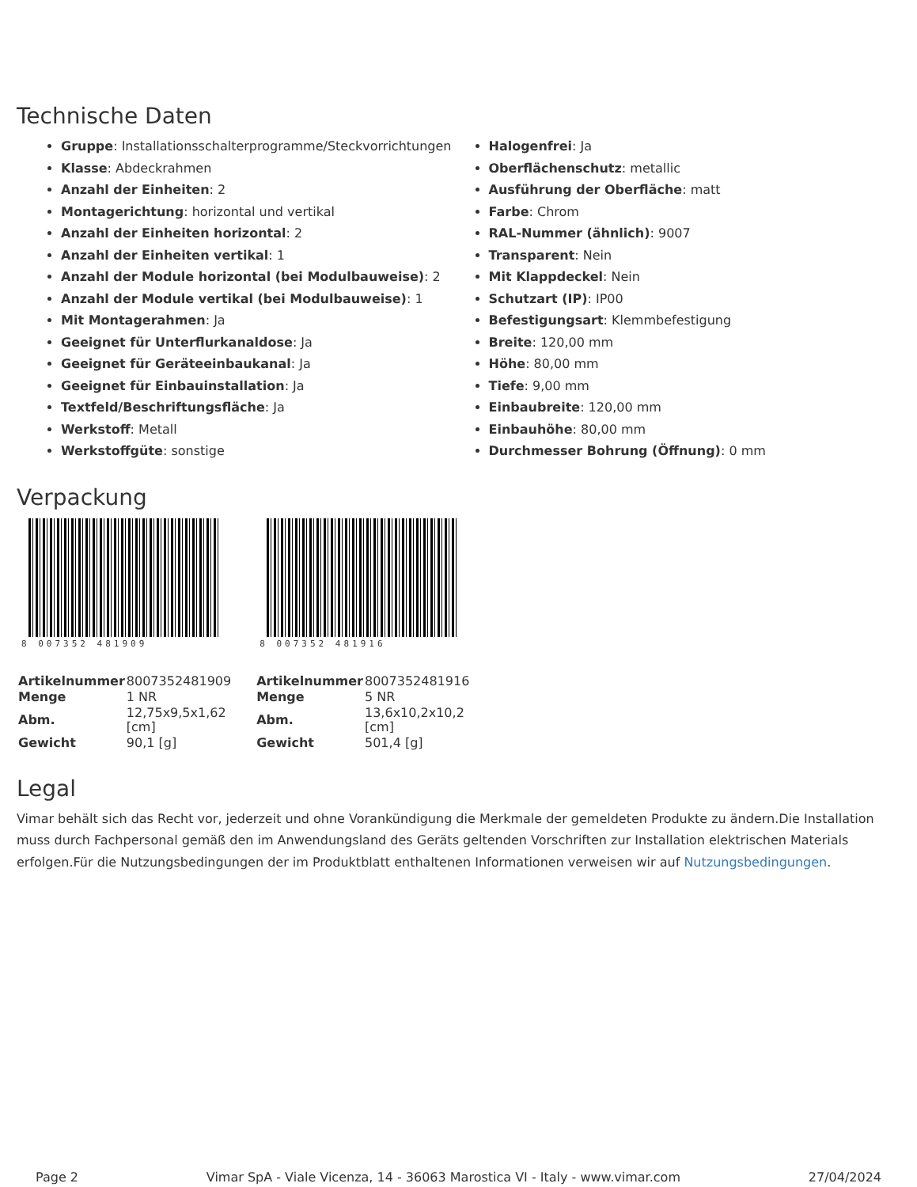Technische Daten
Gruppe: Installationsschalterprogramme/Steckvorrichtungen
Klasse: Abdeckrahmen
Anzahl der Einheiten: 2
Montagerichtung: horizontal und vertikal
Anzahl der Einheiten horizontal: 2
Anzahl der Einheiten vertikal: 1
Anzahl der Module horizontal (bei Modulbauweise): 2
Anzahl der Module vertikal (bei Modulbauweise): 1
Mit Montagerahmen: Ja
Geeignet für Unterflurkanaldose: Ja
Geeignet für Geräteeinbaukanal: Ja
Geeignet für Einbauinstallation: Ja
Textfeld/Beschriftungsfläche: Ja
Werkstoff: Metall
Werkstoffgüte: sonstige
Halogenfrei: Ja
Oberflächenschutz: metallic
Ausführung der Oberfläche: matt
Farbe: Chrom
RAL-Nummer (ähnlich): 9007
Transparent: Nein
Mit Klappdeckel: Nein
Schutzart (IP): IP00
Befestigungsart: Klemmbefestigung
Breite: 120,00 mm
Höhe: 80,00 mm
Tiefe: 9,00 mm
Einbaubreite: 120,00 mm
Einbauhöhe: 80,00 mm
Durchmesser Bohrung (Öffnung): 0 mm
Verpackung
8 007352 481909
| Artikelnummer | 8007352481909 |
| Menge | 1 NR |
| Abm. | 12,75x9,5x1,62 [cm] |
| Gewicht | 90,1 [g] |
8 007352 481916
| Artikelnummer | 8007352481916 |
| Menge | 5 NR |
| Abm. | 13,6x10,2x10,2 [cm] |
| Gewicht | 501,4 [g] |
Legal
Vimar behält sich das Recht vor, jederzeit und ohne Vorankündigung die Merkmale der gemeldeten Produkte zu ändern.Die Installation muss durch Fachpersonal gemäß den im Anwendungsland des Geräts geltenden Vorschriften zur Installation elektrischen Materials erfolgen.Für die Nutzungsbedingungen der im Produktblatt enthaltenen Informationen verweisen wir auf Nutzungsbedingungen.
Page 2 Vimar SpA - Viale Vicenza, 14 - 36063 Marostica VI - Italy - www.vimar.com 27/04/2024